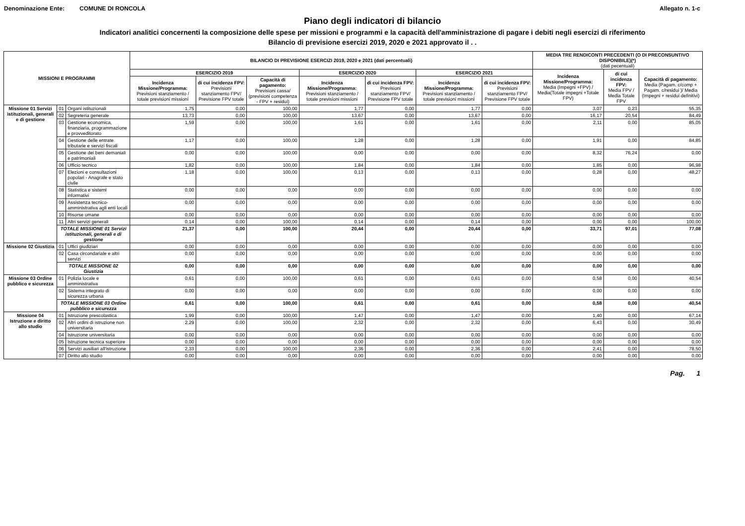Denominazione Ente: COMUNE DI RONCOLA Allegato n. 1-c
Piano degli indicatori di bilancio
Indicatori analitici concernenti la composizione delle spese per missioni e programmi e la capacità dell'amministrazione di pagare i debiti negli esercizi di riferimento
Bilancio di previsione esercizi 2019, 2020 e 2021 approvato il . .
| MISSIONI E PROGRAMMI | | | BILANCIO DI PREVISIONE ESERCIZI 2019, 2020 e 2021 (dati percentuali) | | | | | | | MEDIA TRE RENDICONTI PRECEDENTI (O DI PRECONSUNTIVO DISPONIBILE)(*) (dati pecentuali) | | |
| --- | --- | --- | --- | --- | --- | --- | --- | --- | --- | --- | --- | --- |
| | | | ESERCIZIO 2019 | | | ESERCIZIO 2020 | | ESERCIZIO 2021 | | Incidenza Missione/Programma: Media (Impegni +FPV) / Media(Totale impegni +Totale FPV) | di cui incidenza FPV: Media FPV / Media Totale FPV | Capacità di pagamento: Media (Pagam. c/comp + Pagam. c/residui )/ Media (Impegni + residui definitivi) |
| | | | Incidenza Missione/Programma: Previsioni stanziamento / totale previsioni missioni | di cui incidenza FPV: Previsioni stanziamento FPV/ Previsione FPV totale | Capacità di pagamento: Previsioni cassa/ (previsioni competenza - FPV + residui) | Incidenza Missione/Programma: Previsioni stanziamento / totale previsioni missioni | di cui incidenza FPV: Previsioni stanziamento FPV/ Previsione FPV totale | Incidenza Missione/Programma: Previsioni stanziamento / totale previsioni missioni | di cui incidenza FPV: Previsioni stanziamento FPV/ Previsione FPV totale | | | |
| Missione 01 Servizi istituzionali, generali e di gestione | 01 | Organi istituzionali | 1,75 | 0,00 | 100,00 | 1,77 | 0,00 | 1,77 | 0,00 | 3,07 | 0,23 | 55,35 |
| | 02 | Segreteria generale | 13,73 | 0,00 | 100,00 | 13,67 | 0,00 | 13,67 | 0,00 | 16,17 | 20,54 | 84,49 |
| | 03 | Gestione economica, finanziaria, programmazione e provveditorato | 1,59 | 0,00 | 100,00 | 1,61 | 0,00 | 1,61 | 0,00 | 2,11 | 0,00 | 85,05 |
| | 04 | Gestione delle entrate tributarie e servizi fiscali | 1,17 | 0,00 | 100,00 | 1,28 | 0,00 | 1,28 | 0,00 | 1,91 | 0,00 | 84,85 |
| | 05 | Gestione dei beni demaniali e patrimoniali | 0,00 | 0,00 | 100,00 | 0,00 | 0,00 | 0,00 | 0,00 | 8,32 | 76,24 | 0,00 |
| | 06 | Ufficio tecnico | 1,82 | 0,00 | 100,00 | 1,84 | 0,00 | 1,84 | 0,00 | 1,85 | 0,00 | 96,98 |
| | 07 | Elezioni e consultazioni popolari - Anagrafe e stato civile | 1,18 | 0,00 | 100,00 | 0,13 | 0,00 | 0,13 | 0,00 | 0,28 | 0,00 | 48,27 |
| | 08 | Statistica e sistemi informativi | 0,00 | 0,00 | 0,00 | 0,00 | 0,00 | 0,00 | 0,00 | 0,00 | 0,00 | 0,00 |
| | 09 | Assistenza tecnico-amministrativa agli enti locali | 0,00 | 0,00 | 0,00 | 0,00 | 0,00 | 0,00 | 0,00 | 0,00 | 0,00 | 0,00 |
| | 10 | Risorse umane | 0,00 | 0,00 | 0,00 | 0,00 | 0,00 | 0,00 | 0,00 | 0,00 | 0,00 | 0,00 |
| | 11 | Altri servizi generali | 0,14 | 0,00 | 100,00 | 0,14 | 0,00 | 0,14 | 0,00 | 0,00 | 0,00 | 100,00 |
| | TOTALE MISSIONE 01 Servizi istituzionali, generali e di gestione | | 21,37 | 0,00 | 100,00 | 20,44 | 0,00 | 20,44 | 0,00 | 33,71 | 97,01 | 77,08 |
| Missione 02 Giustizia | 01 | Uffici giudiziari | 0,00 | 0,00 | 0,00 | 0,00 | 0,00 | 0,00 | 0,00 | 0,00 | 0,00 | 0,00 |
| | 02 | Casa circondariale e altri servizi | 0,00 | 0,00 | 0,00 | 0,00 | 0,00 | 0,00 | 0,00 | 0,00 | 0,00 | 0,00 |
| | TOTALE MISSIONE 02 Giustizia | | 0,00 | 0,00 | 0,00 | 0,00 | 0,00 | 0,00 | 0,00 | 0,00 | 0,00 | 0,00 |
| Missione 03 Ordine pubblico e sicurezza | 01 | Polizia locale e amministrativa | 0,61 | 0,00 | 100,00 | 0,61 | 0,00 | 0,61 | 0,00 | 0,58 | 0,00 | 40,54 |
| | 02 | Sistema integrato di sicurezza urbana | 0,00 | 0,00 | 0,00 | 0,00 | 0,00 | 0,00 | 0,00 | 0,00 | 0,00 | 0,00 |
| | TOTALE MISSIONE 03 Ordine pubblico e sicurezza | | 0,61 | 0,00 | 100,00 | 0,61 | 0,00 | 0,61 | 0,00 | 0,58 | 0,00 | 40,54 |
| Missione 04 Istruzione e diritto allo studio | 01 | Istruzione prescolastica | 1,99 | 0,00 | 100,00 | 1,47 | 0,00 | 1,47 | 0,00 | 1,40 | 0,00 | 67,14 |
| | 02 | Altri ordini di istruzione non universitaria | 2,29 | 0,00 | 100,00 | 2,32 | 0,00 | 2,32 | 0,00 | 6,43 | 0,00 | 30,49 |
| | 04 | Istruzione universitaria | 0,00 | 0,00 | 0,00 | 0,00 | 0,00 | 0,00 | 0,00 | 0,00 | 0,00 | 0,00 |
| | 05 | Istruzione tecnica superiore | 0,00 | 0,00 | 0,00 | 0,00 | 0,00 | 0,00 | 0,00 | 0,00 | 0,00 | 0,00 |
| | 06 | Servizi ausiliari all'istruzione | 2,33 | 0,00 | 100,00 | 2,36 | 0,00 | 2,36 | 0,00 | 2,41 | 0,00 | 78,50 |
| | 07 | Diritto allo studio | 0,00 | 0,00 | 0,00 | 0,00 | 0,00 | 0,00 | 0,00 | 0,00 | 0,00 | 0,00 |
Pag. 1